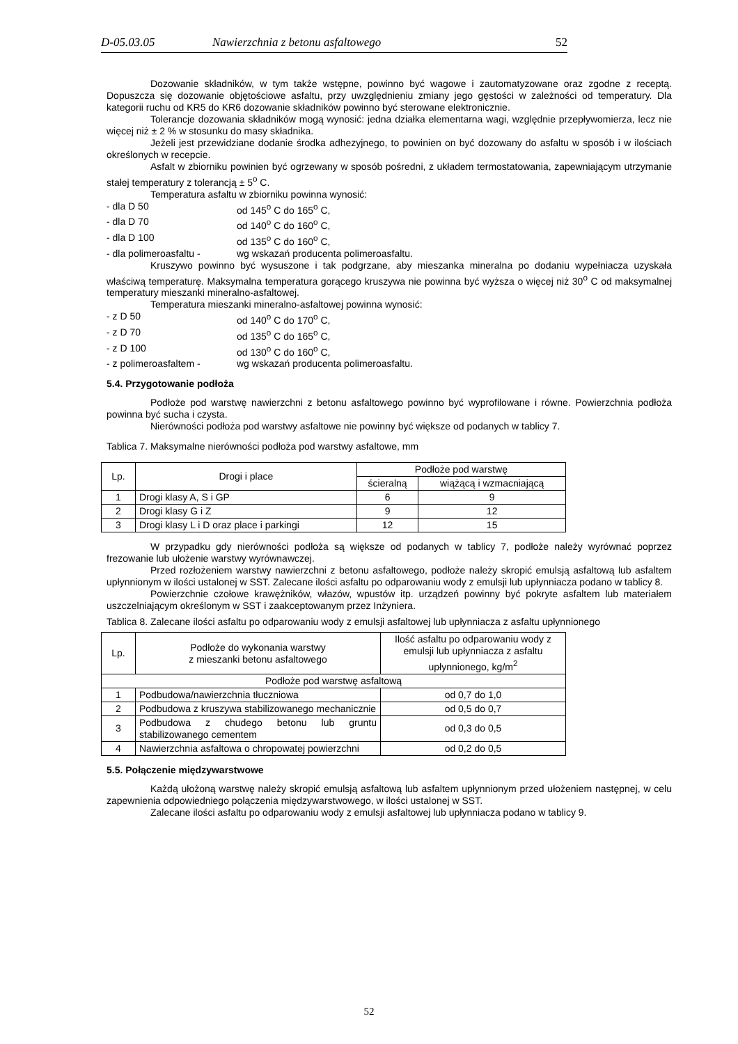D-05.03.05 Nawierzchnia z betonu asfaltowego 52
Dozowanie składników, w tym także wstępne, powinno być wagowe i zautomatyzowane oraz zgodne z receptą. Dopuszcza się dozowanie objętościowe asfaltu, przy uwzględnieniu zmiany jego gęstości w zależności od temperatury. Dla kategorii ruchu od KR5 do KR6 dozowanie składników powinno być sterowane elektronicznie.
Tolerancje dozowania składników mogą wynosić: jedna działka elementarna wagi, względnie przepływomierza, lecz nie więcej niż ± 2 % w stosunku do masy składnika.
Jeżeli jest przewidziane dodanie środka adhezyjnego, to powinien on być dozowany do asfaltu w sposób i w ilościach określonych w recepcie.
Asfalt w zbiorniku powinien być ogrzewany w sposób pośredni, z układem termostatowania, zapewniającym utrzymanie stałej temperatury z tolerancją ± 5<sup>o</sup> C.
Temperatura asfaltu w zbiorniku powinna wynosić:
- dla D 50 od 145<sup>o</sup> C do 165<sup>o</sup> C,
- dla D 70 od 140<sup>o</sup> C do 160<sup>o</sup> C,
- dla D 100 od 135<sup>o</sup> C do 160<sup>o</sup> C,
- dla polimeroasfaltu - wg wskazań producenta polimeroasfaltu.
Kruszywo powinno być wysuszone i tak podgrzane, aby mieszanka mineralna po dodaniu wypełniacza uzyskała właściwą temperaturę. Maksymalna temperatura gorącego kruszywa nie powinna być wyższa o więcej niż 30<sup>o</sup> C od maksymalnej temperatury mieszanki mineralno-asfaltowej.
Temperatura mieszanki mineralno-asfaltowej powinna wynosić:
- z D 50 od 140<sup>o</sup> C do 170<sup>o</sup> C,
- z D 70 od 135<sup>o</sup> C do 165<sup>o</sup> C,
- z D 100 od 130<sup>o</sup> C do 160<sup>o</sup> C,
- z polimeroasfaltem - wg wskazań producenta polimeroasfaltu.
5.4. Przygotowanie podłoża
Podłoże pod warstwę nawierzchni z betonu asfaltowego powinno być wyprofilowane i równe. Powierzchnia podłoża powinna być sucha i czysta.
Nierówności podłoża pod warstwy asfaltowe nie powinny być większe od podanych w tablicy 7.
Tablica 7. Maksymalne nierówności podłoża pod warstwy asfaltowe, mm
| Lp. | Drogi i place | Podłoże pod warstwę | |
| --- | --- | --- | --- |
| | | ścieralną | wiążącą i wzmacniającą |
| 1 | Drogi klasy A, S i GP | 6 | 9 |
| 2 | Drogi klasy G i Z | 9 | 12 |
| 3 | Drogi klasy L i D oraz place i parkingi | 12 | 15 |
W przypadku gdy nierówności podłoża są większe od podanych w tablicy 7, podłoże należy wyrównać poprzez frezowanie lub ułożenie warstwy wyrównawczej.
Przed rozłożeniem warstwy nawierzchni z betonu asfaltowego, podłoże należy skropić emulsją asfaltową lub asfaltem upłynnionym w ilości ustalonej w SST. Zalecane ilości asfaltu po odparowaniu wody z emulsji lub upłynniacza podano w tablicy 8.
Powierzchnie czołowe krawężników, włazów, wpustów itp. urządzeń powinny być pokryte asfaltem lub materiałem uszczelniającym określonym w SST i zaakceptowanym przez Inżyniera.
Tablica 8. Zalecane ilości asfaltu po odparowaniu wody z emulsji asfaltowej lub upłynniacza z asfaltu upłynnionego
| Lp. | Podłoże do wykonania warstwy z mieszanki betonu asfaltowego | Ilość asfaltu po odparowaniu wody z emulsji lub upłynniacza z asfaltu upłynnionego, kg/m<sup>2</sup> |
| --- | --- | --- |
| Podłoże pod warstwę asfaltową | | |
| 1 | Podbudowa/nawierzchnia tłuczniowa | od 0,7 do 1,0 |
| 2 | Podbudowa z kruszywa stabilizowanego mechanicznie | od 0,5 do 0,7 |
| 3 | Podbudowa z chudego betonu lub gruntu stabilizowanego cementem | od 0,3 do 0,5 |
| 4 | Nawierzchnia asfaltowa o chropowatej powierzchni | od 0,2 do 0,5 |
5.5. Połączenie międzywarstwowe
Każdą ułożoną warstwę należy skropić emulsją asfaltową lub asfaltem upłynnionym przed ułożeniem następnej, w celu zapewnienia odpowiedniego połączenia międzywarstwowego, w ilości ustalonej w SST.
Zalecane ilości asfaltu po odparowaniu wody z emulsji asfaltowej lub upłynniacza podano w tablicy 9.
52